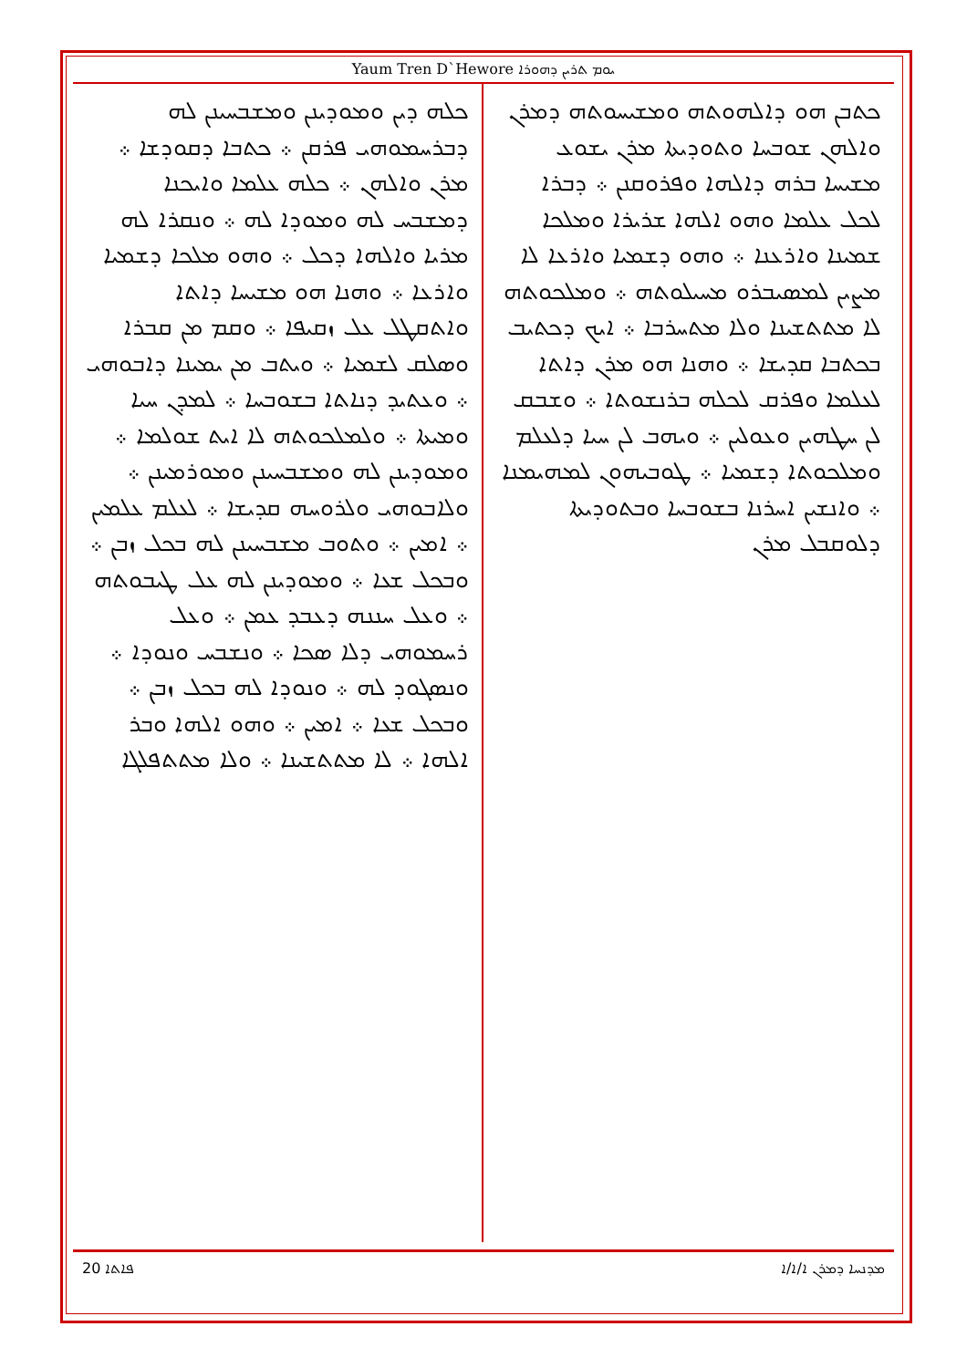Yaum Tren D`Hewore ܝܘܡ ܬܪܝܢ ܕܗܘܪܐ
ܟܬܒܢ ܗܘ ܕܐܠܗܘܬܗ ܘܡܫܝܚܘܬܗ ܕܡܪܢ ܘܐܠܗܢ ܫܘܒܚܐ ܘܬܘܕܝܬܐ ܡܪܢ ܝܫܘܥ ܡܫܝܚܐ ܒܪܗ ܕܐܠܗܐ ܘܦܪܘܩܢܢ ܀ ܕܒܪܐ ܠܟܠ ܥܠܡܐ ܘܗܘ ܐܠܗܐ ܫܪܝܪܐ ܘܡܠܟܐ ܫܡܝܢܐ ܘܐܪܥܢܐ ܀ ܘܗܘ ܕܫܡܝܐ ܘܐܪܥܐ ܠܐ ܡܨܝܢ ܠܡܣܝܒܪܘ ܡܚܝܠܘܬܗ ܀ ܘܡܠܟܘܬܗ ܠܐ ܡܬܬܫܝܢܐ ܘܠܐ ܡܬܚܪܒܐ ܀ ܐܝܟ ܕܟܬܝܒ ܒܟܬܒܐ ܩܕܝܫܐ ܀ ܘܗܢܐ ܗܘ ܡܪܢ ܕܐܬܐ ܠܥܠܡܐ ܘܦܪܩ ܠܟܠܗ ܒܪܢܫܘܬܐ ܀ ܘܫܒܩ ܠܢ ܚܛܗܝܢ ܘܥܘܠܝܢ ܀ ܘܝܗܒ ܠܢ ܚܝܐ ܕܠܥܠܡ ܘܡܠܟܘܬܐ ܕܫܡܝܐ ܀ ܛܘܒܝܗܘܢ ܠܡܗܝܡܢܐ ܀ ܘܐܢܫܝܢ ܐܚܪܢܐ ܒܫܘܒܚܐ ܘܒܬܘܕܝܬܐ ܕܠܘܩܒܠ ܡܪܢ
ܟܠܗ ܕܝܢ ܘܡܘܕܝܢܢ ܘܡܫܒܚܝܢܢ ܠܗ ܕܒܪܚܡܘܗܝ ܦܪܩܢ ܀ ܟܬܒܐ ܕܩܘܕܫܐ ܀ ܡܪܢ ܘܐܠܗܢ ܀ ܟܠܗ ܥܠܡܐ ܘܐܝܟܢܐ ܕܡܫܒܚ ܠܗ ܘܡܘܕܐ ܠܗ ܀ ܘܢܩܪܐ ܠܗ ܡܪܝܐ ܘܐܠܗܐ ܕܟܠ ܀ ܘܗܘ ܡܠܟܐ ܕܫܡܝܐ ܘܐܪܥܐ ܀ ܘܗܢܐ ܗܘ ܡܫܝܚܐ ܕܐܬܐ ܘܐܬܩܛܠ ܥܠ ܙܩܝܦܐ ܀ ܘܩܡ ܡܢ ܩܒܪܐ ܘܣܠܩ ܠܫܡܝܐ ܀ ܘܝܬܒ ܡܢ ܝܡܝܢܐ ܕܐܒܘܗܝ ܀ ܘܥܬܝܕ ܕܢܐܬܐ ܒܫܘܒܚܐ ܀ ܠܡܕܢ ܚܝܐ ܘܡܝܬܐ ܀ ܘܠܡܠܟܘܬܗ ܠܐ ܐܝܬ ܫܘܠܡܐ ܀ ܘܡܘܕܝܢܢ ܠܗ ܘܡܫܒܚܝܢܢ ܘܡܘܪܡܝܢܢ ܀ ܘܠܐܒܘܗܝ ܘܠܪܘܚܗ ܩܕܝܫܐ ܀ ܠܥܠܡ ܥܠܡܝܢ ܀ ܐܡܝܢ ܀ ܘܬܘܒ ܡܫܒܚܝܢܢ ܠܗ ܒܟܠ ܙܒܢ ܀ ܘܒܟܠ ܫܥܐ ܀ ܘܡܘܕܝܢܢ ܠܗ ܥܠ ܛܝܒܘܬܗ ܀ ܘܥܠ ܚܢܢܗ ܕܥܒܕ ܥܡܢ ܀ ܘܥܠ ܪܚܡܘܗܝ ܕܠܐ ܣܟܐ ܀ ܘܢܫܒܚ ܘܢܘܕܐ ܀ ܘܢܣܓܘܕ ܠܗ ܀ ܘܢܘܕܐ ܠܗ ܒܟܠ ܙܒܢ ܀ ܘܒܟܠ ܫܥܐ ܀ ܐܡܝܢ ܀ ܘܗܘ ܐܠܗܐ ܘܒܪ ܐܠܗܐ ܀ ܠܐ ܡܬܬܫܝܢܐ ܀ ܘܠܐ ܡܬܬܦܠܓܐ
20 ܦܐܬܐ ܡܕܢܚܐ ܕܡܪܢ ܐ/ܐ/ܐ